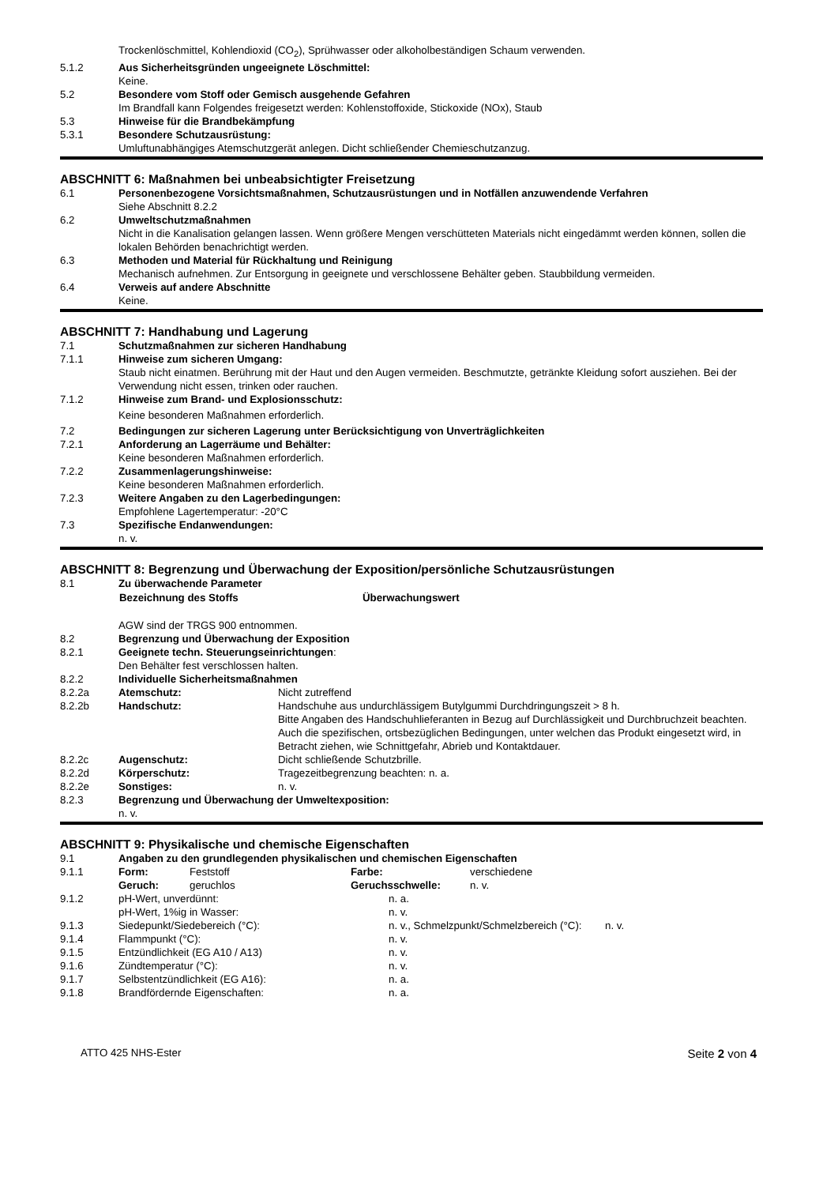Trockenlöschmittel, Kohlendioxid (CO<sub>2</sub>), Sprühwasser oder alkoholbeständigen Schaum verwenden.
5.1.2 Aus Sicherheitsgründen ungeeignete Löschmittel:
Keine.
5.2 Besondere vom Stoff oder Gemisch ausgehende Gefahren
Im Brandfall kann Folgendes freigesetzt werden: Kohlenstoffoxide, Stickoxide (NOx), Staub
5.3 Hinweise für die Brandbekämpfung
5.3.1 Besondere Schutzausrüstung:
Umluftunabhängiges Atemschutzgerät anlegen. Dicht schließender Chemieschutzanzug.
ABSCHNITT 6: Maßnahmen bei unbeabsichtigter Freisetzung
6.1 Personenbezogene Vorsichtsmaßnahmen, Schutzausrüstungen und in Notfällen anzuwendende Verfahren
Siehe Abschnitt 8.2.2
6.2 Umweltschutzmaßnahmen
Nicht in die Kanalisation gelangen lassen. Wenn größere Mengen verschütteten Materials nicht eingedämmt werden können, sollen die lokalen Behörden benachrichtigt werden.
6.3 Methoden und Material für Rückhaltung und Reinigung
Mechanisch aufnehmen. Zur Entsorgung in geeignete und verschlossene Behälter geben. Staubbildung vermeiden.
6.4 Verweis auf andere Abschnitte
Keine.
ABSCHNITT 7: Handhabung und Lagerung
7.1 Schutzmaßnahmen zur sicheren Handhabung
7.1.1 Hinweise zum sicheren Umgang:
Staub nicht einatmen. Berührung mit der Haut und den Augen vermeiden. Beschmutzte, getränkte Kleidung sofort ausziehen. Bei der Verwendung nicht essen, trinken oder rauchen.
7.1.2 Hinweise zum Brand- und Explosionsschutz:
Keine besonderen Maßnahmen erforderlich.
7.2 Bedingungen zur sicheren Lagerung unter Berücksichtigung von Unverträglichkeiten
7.2.1 Anforderung an Lagerräume und Behälter:
Keine besonderen Maßnahmen erforderlich.
7.2.2 Zusammenlagerungshinweise:
Keine besonderen Maßnahmen erforderlich.
7.2.3 Weitere Angaben zu den Lagerbedingungen:
Empfohlene Lagertemperatur: -20°C
7.3 Spezifische Endanwendungen:
n. v.
ABSCHNITT 8: Begrenzung und Überwachung der Exposition/persönliche Schutzausrüstungen
8.1 Zu überwachende Parameter
| Bezeichnung des Stoffs | Überwachungswert |
| --- | --- |
AGW sind der TRGS 900 entnommen.
8.2 Begrenzung und Überwachung der Exposition
8.2.1 Geeignete techn. Steuerungseinrichtungen:
Den Behälter fest verschlossen halten.
8.2.2 Individuelle Sicherheitsmaßnahmen
8.2.2a Atemschutz: Nicht zutreffend
8.2.2b Handschutz: Handschuhe aus undurchlässigem Butylgummi Durchdringungszeit > 8 h.
Bitte Angaben des Handschuhlieferanten in Bezug auf Durchlässigkeit und Durchbruchzeit beachten. Auch die spezifischen, ortsbezüglichen Bedingungen, unter welchen das Produkt eingesetzt wird, in Betracht ziehen, wie Schnittgefahr, Abrieb und Kontaktdauer.
8.2.2c Augenschutz: Dicht schließende Schutzbrille.
8.2.2d Körperschutz: Tragezeitbegrenzung beachten: n. a.
8.2.2e Sonstiges: n. v.
8.2.3 Begrenzung und Überwachung der Umweltexposition:
n. v.
ABSCHNITT 9: Physikalische und chemische Eigenschaften
9.1 Angaben zu den grundlegenden physikalischen und chemischen Eigenschaften
| 9.1.1 | Form: | Feststoff | Farbe: | verschiedene |
| | Geruch: | geruchlos | Geruchsschwelle: | n. v. |
| 9.1.2 | pH-Wert, unverdünnt: | n. a. |
| | pH-Wert, 1%ig in Wasser: | n. v. |
| 9.1.3 | Siedepunkt/Siedebereich (°C): | n. v., Schmelzpunkt/Schmelzbereich (°C): n. v. |
| 9.1.4 | Flammpunkt (°C): | n. v. |
| 9.1.5 | Entzündlichkeit (EG A10 / A13) | n. v. |
| 9.1.6 | Zündtemperatur (°C): | n. v. |
| 9.1.7 | Selbstentzündlichkeit (EG A16): | n. a. |
| 9.1.8 | Brandfördernde Eigenschaften: | n. a. |
ATTO 425 NHS-Ester Seite 2 von 4